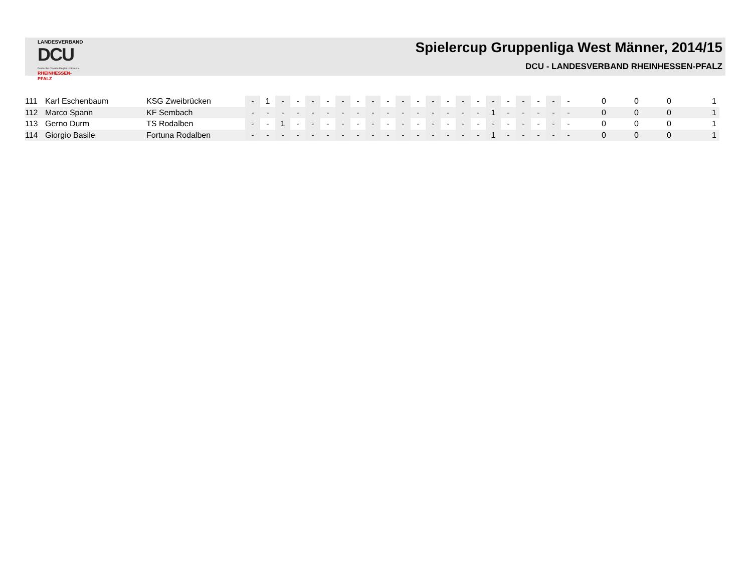LANDESVERBAND
DCU
Deutsche Classic-Kegler Union e.V.
RHEINHESSEN-PFALZ
Spielercup Gruppenliga West Männer, 2014/15
DCU - LANDESVERBAND RHEINHESSEN-PFALZ
| 111 | Karl Eschenbaum | KSG Zweibrücken | - | 1 | - | - | - | - | - | - | - | - | - | - | - | - | - | - | - | - | - | - | - | - | 0 | 0 | 0 | 1 |
| 112 | Marco Spann | KF Sembach | - | - | - | - | - | - | - | - | - | - | - | - | - | - | - | - | 1 | - | - | - | - | - | 0 | 0 | 0 | 1 |
| 113 | Gerno Durm | TS Rodalben | - | - | 1 | - | - | - | - | - | - | - | - | - | - | - | - | - | - | - | - | - | - | - | 0 | 0 | 0 | 1 |
| 114 | Giorgio Basile | Fortuna Rodalben | - | - | - | - | - | - | - | - | - | - | - | - | - | - | - | - | 1 | - | - | - | - | - | 0 | 0 | 0 | 1 |